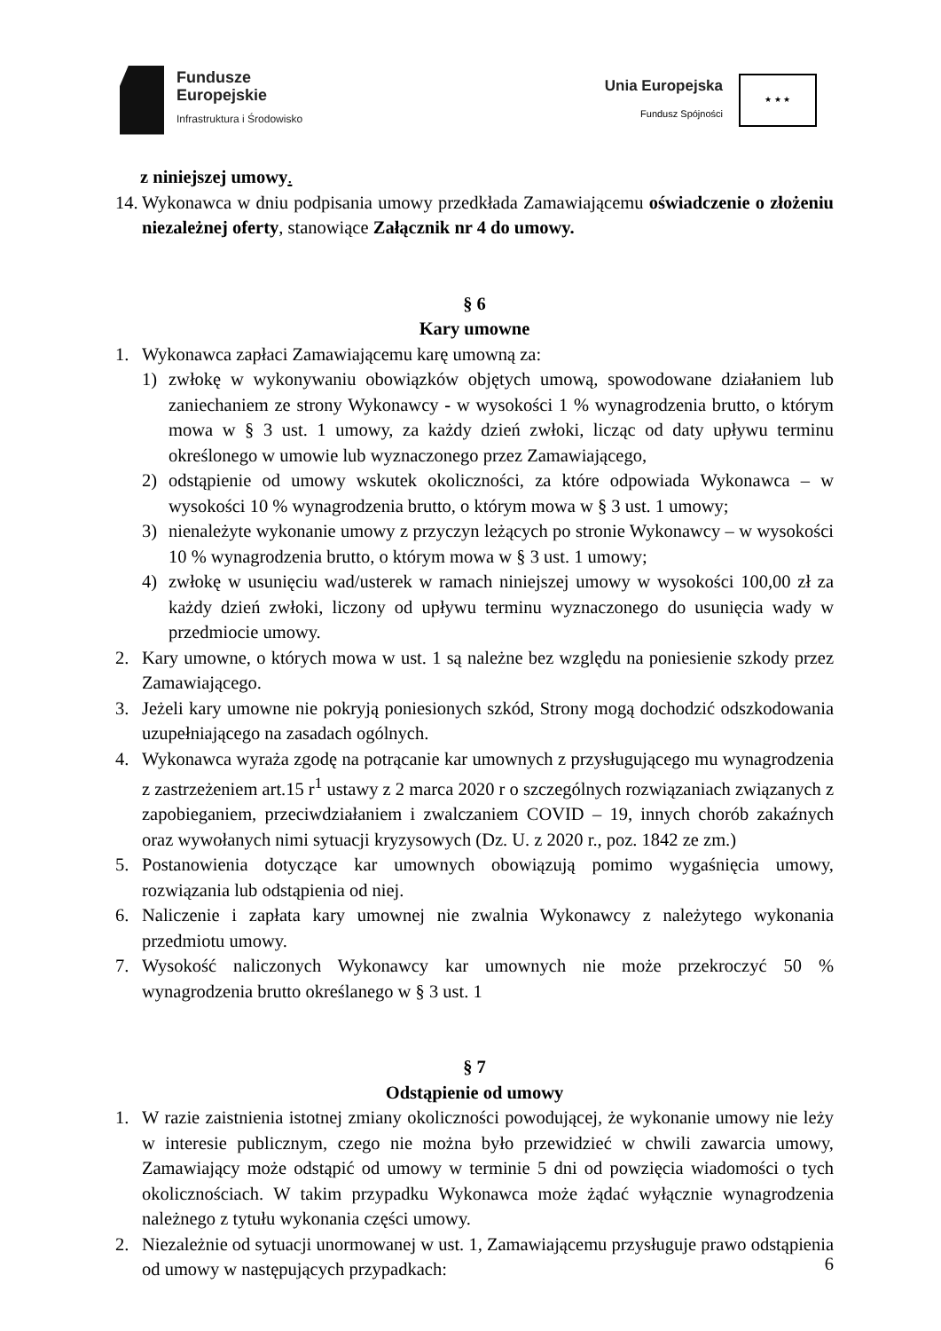Fundusze
Europejskie
Infrastruktura i Środowisko
Unia Europejska
Fundusz Spójności
★ ★ ★
z niniejszej umowy.
14.
Wykonawca w dniu podpisania umowy przedkłada Zamawiającemu oświadczenie o złożeniu niezależnej oferty, stanowiące Załącznik nr 4 do umowy.
§ 6
Kary umowne
1. Wykonawca zapłaci Zamawiającemu karę umowną za:
1) zwłokę w wykonywaniu obowiązków objętych umową, spowodowane działaniem lub zaniechaniem ze strony Wykonawcy - w wysokości 1 % wynagrodzenia brutto, o którym mowa w § 3 ust. 1 umowy, za każdy dzień zwłoki, licząc od daty upływu terminu określonego w umowie lub wyznaczonego przez Zamawiającego,
2) odstąpienie od umowy wskutek okoliczności, za które odpowiada Wykonawca – w wysokości 10 % wynagrodzenia brutto, o którym mowa w § 3 ust. 1 umowy;
3) nienależyte wykonanie umowy z przyczyn leżących po stronie Wykonawcy – w wysokości 10 % wynagrodzenia brutto, o którym mowa w § 3 ust. 1 umowy;
4) zwłokę w usunięciu wad/usterek w ramach niniejszej umowy w wysokości 100,00 zł za każdy dzień zwłoki, liczony od upływu terminu wyznaczonego do usunięcia wady w przedmiocie umowy.
2. Kary umowne, o których mowa w ust. 1 są należne bez względu na poniesienie szkody przez Zamawiającego.
3. Jeżeli kary umowne nie pokryją poniesionych szkód, Strony mogą dochodzić odszkodowania uzupełniającego na zasadach ogólnych.
4. Wykonawca wyraża zgodę na potrącanie kar umownych z przysługującego mu wynagrodzenia z zastrzeżeniem art.15 r<sup>1</sup> ustawy z 2 marca 2020 r o szczególnych rozwiązaniach związanych z zapobieganiem, przeciwdziałaniem i zwalczaniem COVID – 19, innych chorób zakaźnych oraz wywołanych nimi sytuacji kryzysowych (Dz. U. z 2020 r., poz. 1842 ze zm.)
5. Postanowienia dotyczące kar umownych obowiązują pomimo wygaśnięcia umowy, rozwiązania lub odstąpienia od niej.
6. Naliczenie i zapłata kary umownej nie zwalnia Wykonawcy z należytego wykonania przedmiotu umowy.
7. Wysokość naliczonych Wykonawcy kar umownych nie może przekroczyć 50 % wynagrodzenia brutto określanego w § 3 ust. 1
§ 7
Odstąpienie od umowy
1. W razie zaistnienia istotnej zmiany okoliczności powodującej, że wykonanie umowy nie leży w interesie publicznym, czego nie można było przewidzieć w chwili zawarcia umowy, Zamawiający może odstąpić od umowy w terminie 5 dni od powzięcia wiadomości o tych okolicznościach. W takim przypadku Wykonawca może żądać wyłącznie wynagrodzenia należnego z tytułu wykonania części umowy.
2. Niezależnie od sytuacji unormowanej w ust. 1, Zamawiającemu przysługuje prawo odstąpienia od umowy w następujących przypadkach:
6